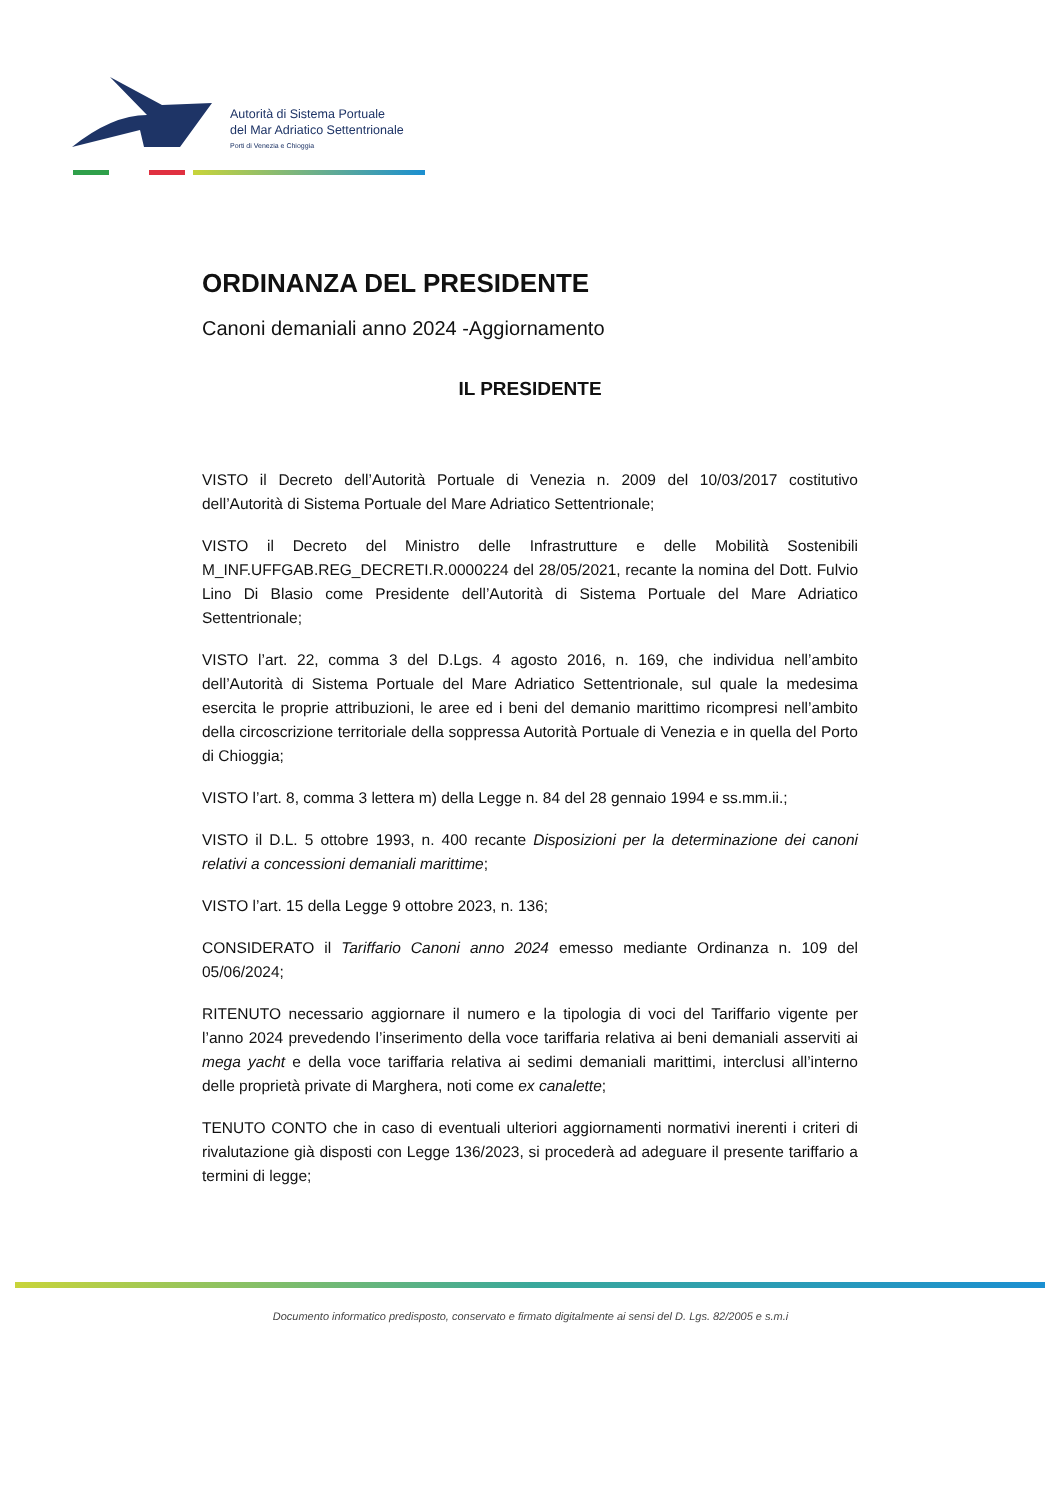Autorità di Sistema Portuale
del Mar Adriatico Settentrionale
Porti di Venezia e Chioggia
ORDINANZA DEL PRESIDENTE
Canoni demaniali anno 2024 -Aggiornamento
IL PRESIDENTE
VISTO il Decreto dell’Autorità Portuale di Venezia n. 2009 del 10/03/2017 costitutivo dell’Autorità di Sistema Portuale del Mare Adriatico Settentrionale;
VISTO il Decreto del Ministro delle Infrastrutture e delle Mobilità Sostenibili M_INF.UFFGAB.REG_DECRETI.R.0000224 del 28/05/2021, recante la nomina del Dott. Fulvio Lino Di Blasio come Presidente dell’Autorità di Sistema Portuale del Mare Adriatico Settentrionale;
VISTO l’art. 22, comma 3 del D.Lgs. 4 agosto 2016, n. 169, che individua nell’ambito dell’Autorità di Sistema Portuale del Mare Adriatico Settentrionale, sul quale la medesima esercita le proprie attribuzioni, le aree ed i beni del demanio marittimo ricompresi nell’ambito della circoscrizione territoriale della soppressa Autorità Portuale di Venezia e in quella del Porto di Chioggia;
VISTO l’art. 8, comma 3 lettera m) della Legge n. 84 del 28 gennaio 1994 e ss.mm.ii.;
VISTO il D.L. 5 ottobre 1993, n. 400 recante Disposizioni per la determinazione dei canoni relativi a concessioni demaniali marittime;
VISTO l’art. 15 della Legge 9 ottobre 2023, n. 136;
CONSIDERATO il Tariffario Canoni anno 2024 emesso mediante Ordinanza n. 109 del 05/06/2024;
RITENUTO necessario aggiornare il numero e la tipologia di voci del Tariffario vigente per l’anno 2024 prevedendo l’inserimento della voce tariffaria relativa ai beni demaniali asserviti ai mega yacht e della voce tariffaria relativa ai sedimi demaniali marittimi, interclusi all’interno delle proprietà private di Marghera, noti come ex canalette;
TENUTO CONTO che in caso di eventuali ulteriori aggiornamenti normativi inerenti i criteri di rivalutazione già disposti con Legge 136/2023, si procederà ad adeguare il presente tariffario a termini di legge;
Documento informatico predisposto, conservato e firmato digitalmente ai sensi del D. Lgs. 82/2005 e s.m.i